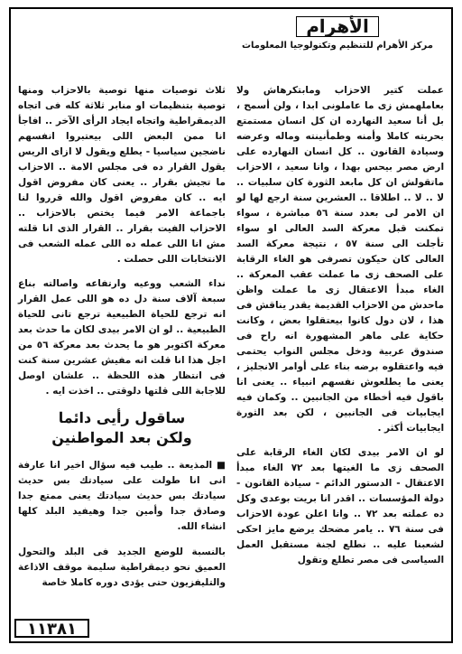الأهرام
مركز الأهرام للتنظيم وتكنولوجيا المعلومات
عملت كتير الاحزاب ومابتكرهاش ولا بعاملهمش زى ما عاملونى ابدا ، ولن أسمح ، بل أنا سعيد النهارده ان كل انسان مستمتع بحريته كاملا وأمنه وطمأنينته وماله وعرضه وسيادة القانون .. كل انسان النهارده على ارض مصر بيحس بهدا ، وانا سعيد ، الاحزاب ماتقولش ان كل مابعد الثورة كان سلبيات .. لا .. لا .. اطلاقا .. العشرين سنة ارجع لها لو ان الامر لى بعدد سنة ٥٦ مباشرة ، سواء تمكنت قبل معركة السد العالى او سواء تأجلت الى سنة ٥٧ ، نتيجة معركة السد العالى كان حيكون تصرفى هو الغاء الرقابة على الصحف زى ما عملت عقب المعركة .. الغاء مبدأ الاعتقال زى ما عملت واظن ماحدش من الاحزاب القديمة يقدر يناقش فى هذا ، لان دول كانوا بيعتقلوا بعض ، وكانت حكاية على ماهر المشهورة انه راح فى صندوق عربية ودخل مجلس النواب يحتمى فيه واعتقلوه برضه بناء على أوامر الانجليز ، يعنى ما يطلعوش نفسهم انبياء .. يعنى انا باقول فيه أخطاء من الجانبين .. وكمان فيه ايجابيات فى الجانبين ، لكن بعد الثورة ايجابيات أكثر .
لو ان الامر بيدى لكان الغاء الرقابة على الصحف زى ما الغيتها بعد ٧٢ الغاء مبدأ الاعتقال - الدستور الدائم - سيادة القانون - دولة المؤسسات .. اقدر انا بريت بوعدى وكل ده عملته بعد ٧٢ .. وانا اعلن عودة الاحزاب فى سنة ٧٦ .. يامر مضحك يرضع مايز احكى لشعبنا عليه .. نطلع لجنة مستقبل العمل السياسى فى مصر تطلع وتقول
ثلاث توصيات منها توصية بالاحزاب ومنها توصية بتنظيمات او منابر ثلاثة كله فى اتجاه الديمقراطية واتجاه ايجاد الرأى الآخر .. افاجأ انا ممن البعض اللى بيعتبروا انفسهم ناضجين سياسيا - يطلع ويقول لا ازاى الريس يقول القرار ده فى مجلس الامة .. الاحزاب ما تجيش بقرار .. يعنى كان مفروض اقول ايه .. كان مفروض اقول والله قرروا لنا باجماعة الامر فيما يختص بالاحزاب .. الاحزاب الفيت بقرار .. القرار الذى انا قلته مش انا اللى عمله ده اللى عمله الشعب فى الانتخابات اللى حصلت .
نداء الشعب ووعيه وارتفاعه واصالته بناع سبعة آلاف سنة دل ده هو اللى عمل القرار انه ترجع للحياة الطبيعية ترجع تانى للحياة الطبيعية .. لو ان الامر بيدى لكان ما حدث بعد معركة اكتوبر هو ما يحدث بعد معركة ٥٦ من اجل هذا انا قلت انه مفيش عشرين سنة كنت فى انتظار هذه اللحظة .. علشان اوصل للاجابة اللى قلتها دلوقتى .. اخذت ايه .
ساقول رأيى دائما
ولكن بعد المواطنين
■ المذيعة .. طيب فيه سؤال اخير انا عارفة انى انا طولت على سيادتك بس حديث سيادتك بس حديث سيادتك يعنى ممتع جدا وصادق جدا وأمين جدا وهيفيد البلد كلها انشاء الله.
بالنسبة للوضع الجديد فى البلد والتحول العميق نحو ديمقراطية سليمة موقف الاذاعة والتليفزيون حتى يؤدى دوره كاملا خاصة
١١٣٨١